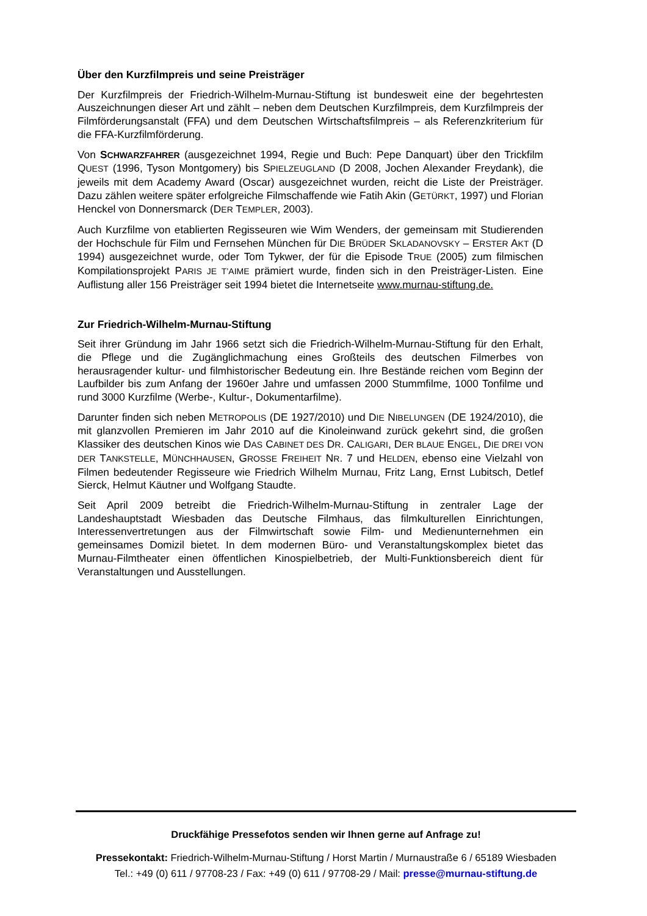Über den Kurzfilmpreis und seine Preisträger
Der Kurzfilmpreis der Friedrich-Wilhelm-Murnau-Stiftung ist bundesweit eine der begehrtesten Auszeichnungen dieser Art und zählt – neben dem Deutschen Kurzfilmpreis, dem Kurzfilmpreis der Filmförderungsanstalt (FFA) und dem Deutschen Wirtschaftsfilmpreis – als Referenzkriterium für die FFA-Kurzfilmförderung.
Von SCHWARZFAHRER (ausgezeichnet 1994, Regie und Buch: Pepe Danquart) über den Trickfilm QUEST (1996, Tyson Montgomery) bis SPIELZEUGLAND (D 2008, Jochen Alexander Freydank), die jeweils mit dem Academy Award (Oscar) ausgezeichnet wurden, reicht die Liste der Preisträger. Dazu zählen weitere später erfolgreiche Filmschaffende wie Fatih Akin (GETÜRKT, 1997) und Florian Henckel von Donnersmarck (DER TEMPLER, 2003).
Auch Kurzfilme von etablierten Regisseuren wie Wim Wenders, der gemeinsam mit Studierenden der Hochschule für Film und Fernsehen München für DIE BRÜDER SKLADANOVSKY – ERSTER AKT (D 1994) ausgezeichnet wurde, oder Tom Tykwer, der für die Episode TRUE (2005) zum filmischen Kompilationsprojekt PARIS JE T’AIME prämiert wurde, finden sich in den Preisträger-Listen. Eine Auflistung aller 156 Preisträger seit 1994 bietet die Internetseite www.murnau-stiftung.de.
Zur Friedrich-Wilhelm-Murnau-Stiftung
Seit ihrer Gründung im Jahr 1966 setzt sich die Friedrich-Wilhelm-Murnau-Stiftung für den Erhalt, die Pflege und die Zugänglichmachung eines Großteils des deutschen Filmerbes von herausragender kultur- und filmhistorischer Bedeutung ein. Ihre Bestände reichen vom Beginn der Laufbilder bis zum Anfang der 1960er Jahre und umfassen 2000 Stummfilme, 1000 Tonfilme und rund 3000 Kurzfilme (Werbe-, Kultur-, Dokumentarfilme).
Darunter finden sich neben METROPOLIS (DE 1927/2010) und DIE NIBELUNGEN (DE 1924/2010), die mit glanzvollen Premieren im Jahr 2010 auf die Kinoleinwand zurück gekehrt sind, die großen Klassiker des deutschen Kinos wie DAS CABINET DES DR. CALIGARI, DER BLAUE ENGEL, DIE DREI VON DER TANKSTELLE, MÜNCHHAUSEN, GROSSE FREIHEIT NR. 7 und HELDEN, ebenso eine Vielzahl von Filmen bedeutender Regisseure wie Friedrich Wilhelm Murnau, Fritz Lang, Ernst Lubitsch, Detlef Sierck, Helmut Käutner und Wolfgang Staudte.
Seit April 2009 betreibt die Friedrich-Wilhelm-Murnau-Stiftung in zentraler Lage der Landeshauptstadt Wiesbaden das Deutsche Filmhaus, das filmkulturellen Einrichtungen, Interessenvertretungen aus der Filmwirtschaft sowie Film- und Medienunternehmen ein gemeinsames Domizil bietet. In dem modernen Büro- und Veranstaltungskomplex bietet das Murnau-Filmtheater einen öffentlichen Kinospielbetrieb, der Multi-Funktionsbereich dient für Veranstaltungen und Ausstellungen.
Druckfähige Pressefotos senden wir Ihnen gerne auf Anfrage zu!
Pressekontakt: Friedrich-Wilhelm-Murnau-Stiftung / Horst Martin / Murnaustraße 6 / 65189 Wiesbaden
Tel.: +49 (0) 611 / 97708-23 / Fax: +49 (0) 611 / 97708-29 / Mail: presse@murnau-stiftung.de